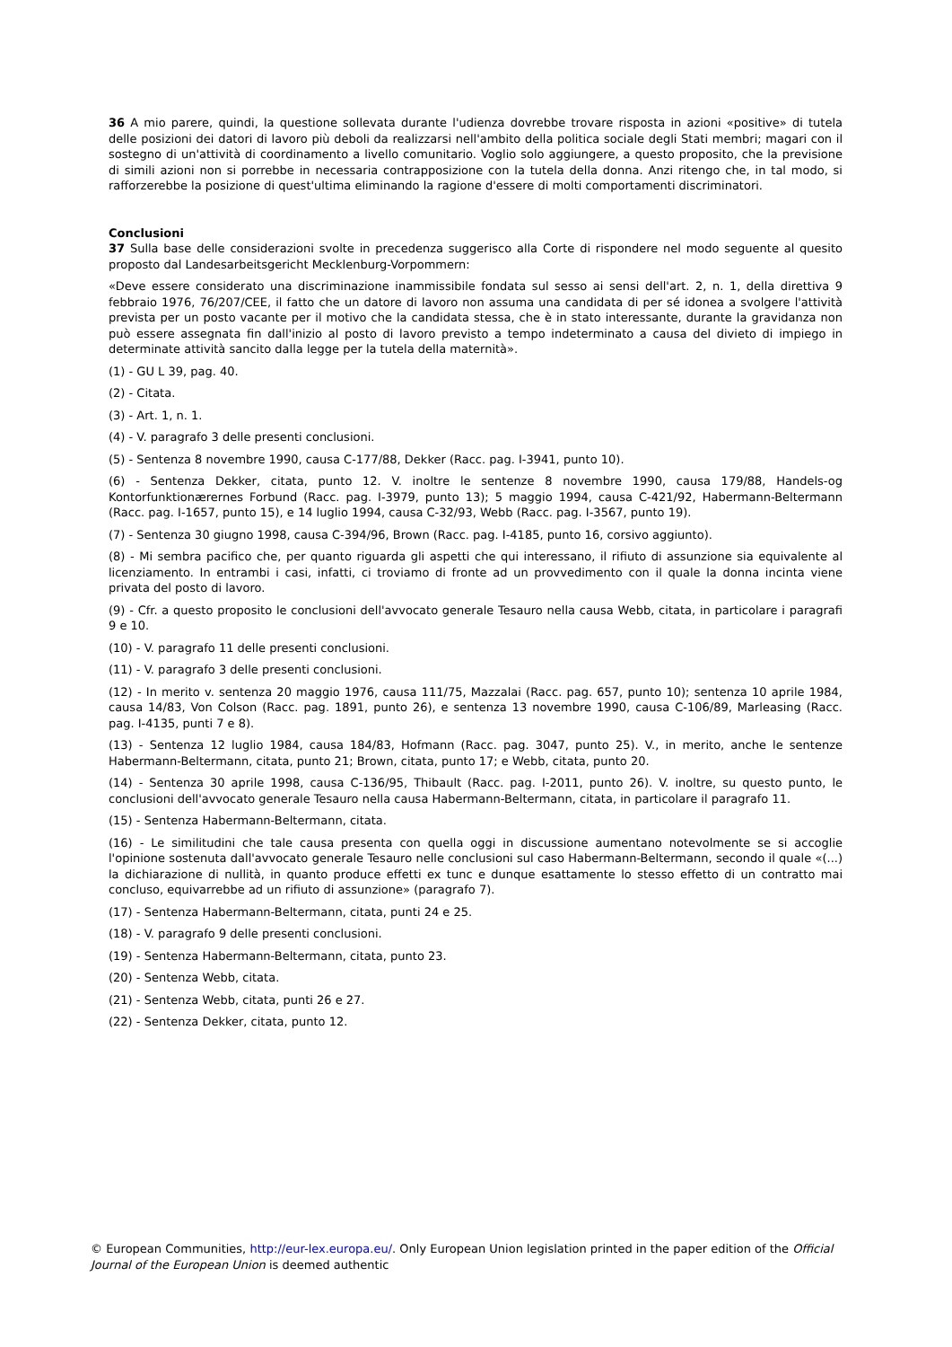36 A mio parere, quindi, la questione sollevata durante l'udienza dovrebbe trovare risposta in azioni «positive» di tutela delle posizioni dei datori di lavoro più deboli da realizzarsi nell'ambito della politica sociale degli Stati membri; magari con il sostegno di un'attività di coordinamento a livello comunitario. Voglio solo aggiungere, a questo proposito, che la previsione di simili azioni non si porrebbe in necessaria contrapposizione con la tutela della donna. Anzi ritengo che, in tal modo, si rafforzerebbe la posizione di quest'ultima eliminando la ragione d'essere di molti comportamenti discriminatori.
Conclusioni
37 Sulla base delle considerazioni svolte in precedenza suggerisco alla Corte di rispondere nel modo seguente al quesito proposto dal Landesarbeitsgericht Mecklenburg-Vorpommern:
«Deve essere considerato una discriminazione inammissibile fondata sul sesso ai sensi dell'art. 2, n. 1, della direttiva 9 febbraio 1976, 76/207/CEE, il fatto che un datore di lavoro non assuma una candidata di per sé idonea a svolgere l'attività prevista per un posto vacante per il motivo che la candidata stessa, che è in stato interessante, durante la gravidanza non può essere assegnata fin dall'inizio al posto di lavoro previsto a tempo indeterminato a causa del divieto di impiego in determinate attività sancito dalla legge per la tutela della maternità».
(1) - GU L 39, pag. 40.
(2) - Citata.
(3) - Art. 1, n. 1.
(4) - V. paragrafo 3 delle presenti conclusioni.
(5) - Sentenza 8 novembre 1990, causa C-177/88, Dekker (Racc. pag. I-3941, punto 10).
(6) - Sentenza Dekker, citata, punto 12. V. inoltre le sentenze 8 novembre 1990, causa 179/88, Handels-og Kontorfunktionærernes Forbund (Racc. pag. I-3979, punto 13); 5 maggio 1994, causa C-421/92, Habermann-Beltermann (Racc. pag. I-1657, punto 15), e 14 luglio 1994, causa C-32/93, Webb (Racc. pag. I-3567, punto 19).
(7) - Sentenza 30 giugno 1998, causa C-394/96, Brown (Racc. pag. I-4185, punto 16, corsivo aggiunto).
(8) - Mi sembra pacifico che, per quanto riguarda gli aspetti che qui interessano, il rifiuto di assunzione sia equivalente al licenziamento. In entrambi i casi, infatti, ci troviamo di fronte ad un provvedimento con il quale la donna incinta viene privata del posto di lavoro.
(9) - Cfr. a questo proposito le conclusioni dell'avvocato generale Tesauro nella causa Webb, citata, in particolare i paragrafi 9 e 10.
(10) - V. paragrafo 11 delle presenti conclusioni.
(11) - V. paragrafo 3 delle presenti conclusioni.
(12) - In merito v. sentenza 20 maggio 1976, causa 111/75, Mazzalai (Racc. pag. 657, punto 10); sentenza 10 aprile 1984, causa 14/83, Von Colson (Racc. pag. 1891, punto 26), e sentenza 13 novembre 1990, causa C-106/89, Marleasing (Racc. pag. I-4135, punti 7 e 8).
(13) - Sentenza 12 luglio 1984, causa 184/83, Hofmann (Racc. pag. 3047, punto 25). V., in merito, anche le sentenze Habermann-Beltermann, citata, punto 21; Brown, citata, punto 17; e Webb, citata, punto 20.
(14) - Sentenza 30 aprile 1998, causa C-136/95, Thibault (Racc. pag. I-2011, punto 26). V. inoltre, su questo punto, le conclusioni dell'avvocato generale Tesauro nella causa Habermann-Beltermann, citata, in particolare il paragrafo 11.
(15) - Sentenza Habermann-Beltermann, citata.
(16) - Le similitudini che tale causa presenta con quella oggi in discussione aumentano notevolmente se si accoglie l'opinione sostenuta dall'avvocato generale Tesauro nelle conclusioni sul caso Habermann-Beltermann, secondo il quale «(...) la dichiarazione di nullità, in quanto produce effetti ex tunc e dunque esattamente lo stesso effetto di un contratto mai concluso, equivarrebbe ad un rifiuto di assunzione» (paragrafo 7).
(17) - Sentenza Habermann-Beltermann, citata, punti 24 e 25.
(18) - V. paragrafo 9 delle presenti conclusioni.
(19) - Sentenza Habermann-Beltermann, citata, punto 23.
(20) - Sentenza Webb, citata.
(21) - Sentenza Webb, citata, punti 26 e 27.
(22) - Sentenza Dekker, citata, punto 12.
© European Communities, http://eur-lex.europa.eu/. Only European Union legislation printed in the paper edition of the Official Journal of the European Union is deemed authentic